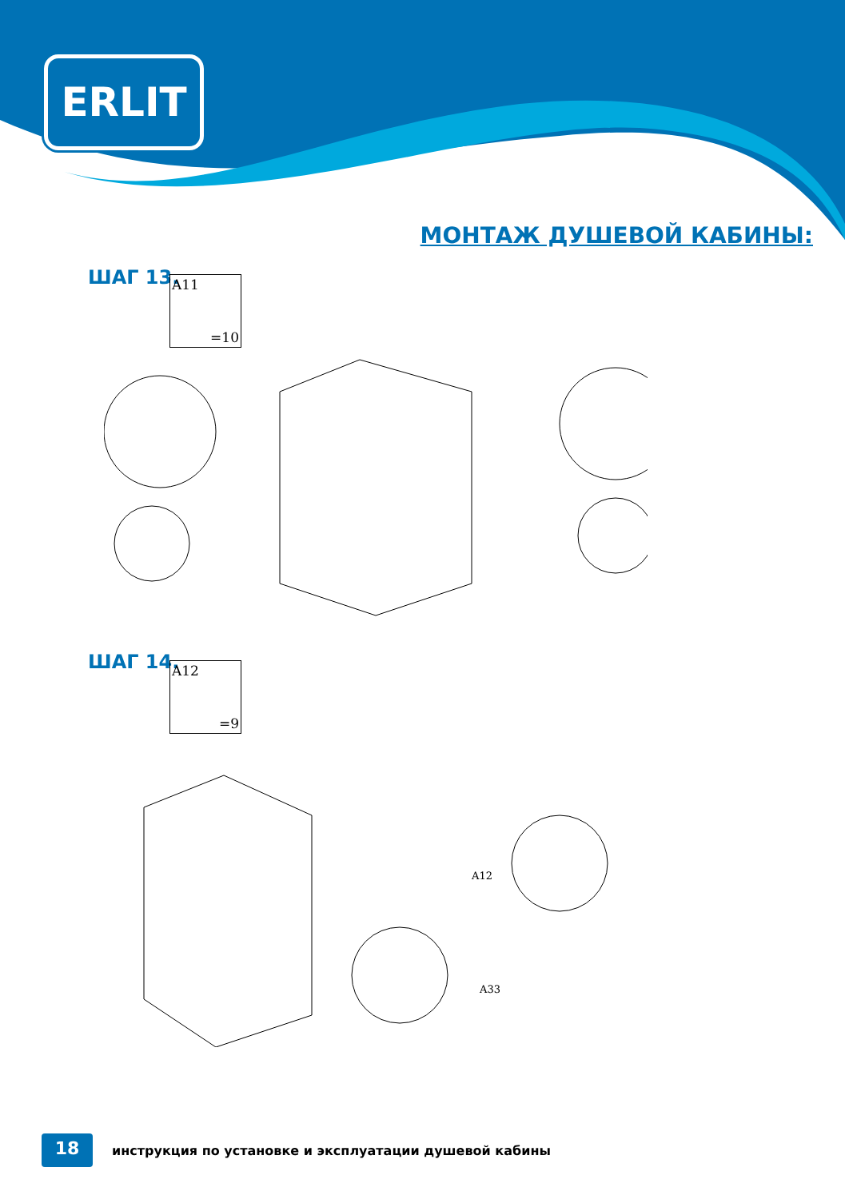ERLIT
МОНТАЖ ДУШЕВОЙ КАБИНЫ:
ШАГ 13. A11
=10
ШАГ 14. A12
=9
A12
A33
18
инструкция по установке и эксплуатации душевой кабины